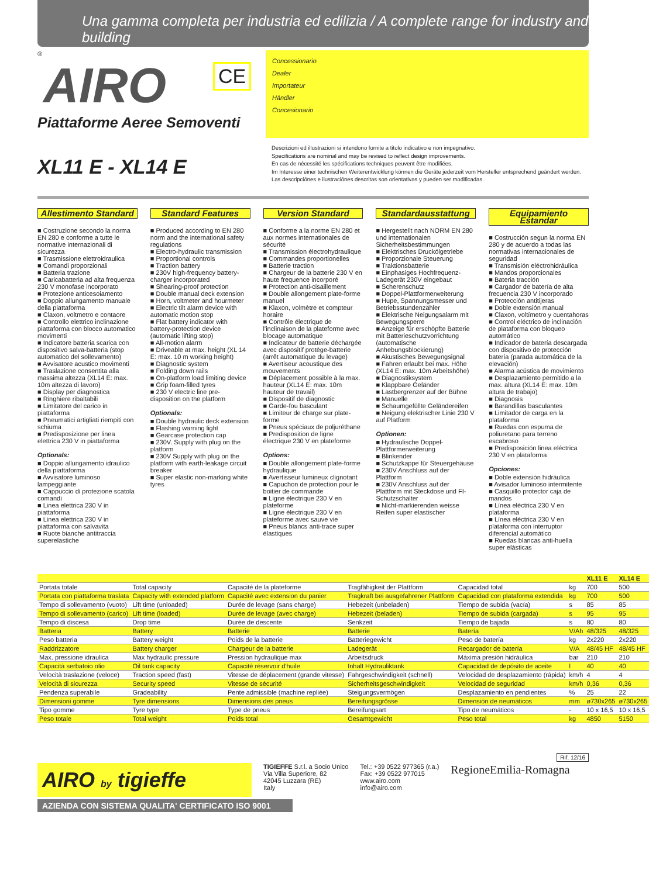Una gamma completa per industria ed edilizia / A complete range for industry and building
®
AIRO
CE
Piattaforme Aeree Semoventi
Concessionario
Dealer
Importateur
Händler
Concesionario
XL11 E - XL14 E
Descrizioni ed illustrazioni si intendono fornite a titolo indicativo e non impegnativo.
Specifications are nominal and may be revised to reflect design improvements.
En cas de nécessité les spécifications techniques peuvent être modifiées.
Im Interesse einer technischen Weiterentwicklung können die Geräte jederzeit vom Hersteller entsprechend geändert werden.
Las descripciónes e ilustraciónes descritas son orientativas y pueden ser modificadas.
Allestimento Standard
■ Costruzione secondo la norma EN 280 e conforme a tutte le normative internazionali di sicurezza
■ Trasmissione elettroidraulica
■ Comandi proporzionali
■ Batteria trazione
■ Caricabatteria ad alta frequenza 230 V monofase incorporato
■ Protezione anticesoiamento
■ Doppio allungamento manuale della piattaforma
■ Claxon, voltmetro e contaore
■ Controllo elettrico inclinazione piattaforma con blocco automatico movimenti
■ Indicatore batteria scarica con dispositivo salva-batteria (stop automatico del sollevamento)
■ Avvisatore acustico movimenti
■ Traslazione consentita alla massima altezza (XL14 E: max. 10m altezza di lavoro)
■ Display per diagnostica
■ Ringhiere ribaltabili
■ Limitatore del carico in piattaforma
■ Pneumatici artigliati riempiti con schiuma
■ Predisposizione per linea elettrica 230 V in piattaforma
Optionals:
■ Doppio allungamento idraulico della piattaforma
■ Avvisatore luminoso lampeggiante
■ Cappuccio di protezione scatola comandi
■ Linea elettrica 230 V in piattaforma
■ Linea elettrica 230 V in piattaforma con salvavita
■ Ruote bianche antitraccia superelastiche
Standard Features
■ Produced according to EN 280 norm and the international safety regulations
■ Electro-hydraulic transmission
■ Proportional controls
■ Traction battery
■ 230V high-frequency battery-charger incorporated
■ Shearing-proof protection
■ Double manual deck extension
■ Horn, voltmeter and hourmeter
■ Electric tilt alarm device with automatic motion stop
■ Flat battery indicator with battery-protection device (automatic lifting stop)
■ All-motion alarm
■ Driveable at max. height (XL 14 E: max. 10 m working height)
■ Diagnostic system
■ Folding down rails
■ On-platform load limiting device
■ Grip foam-filled tyres
■ 230 V electric line pre-disposition on the platform
Optionals:
■ Double hydraulic deck extension
■ Flashing warning light
■ Gearcase protection cap
■ 230V. Supply with plug on the platform
■ 230V Supply with plug on the platform with earth-leakage circuit breaker
■ Super elastic non-marking white tyres
Version Standard
■ Conforme a la norme EN 280 et aux normes internationales de sécurité
■ Transmission électrohydraulique
■ Commandes proportionelles
■ Batterie traction
■ Chargeur de la batterie 230 V en haute frequence incorporé
■ Protection anti-cisaillement
■ Double allongement plate-forme manuel
■ Klaxon, volmètre et compteur horaire
■ Contrôle électrique de l'inclinaison de la plateforme avec blocage automatique
■ Indicateur de batterie déchargée avec dispositif protège-batterie (arrêt automatique du levage)
■ Avertiseur acoustique des mouvements
■ Déplacement possible à la max. hauteur (XL14 E: max. 10m hauteur de travail)
■ Dispositif de diagnostic
■ Garde-fou basculant
■ Limiteur de charge sur plate-forme
■ Pneus spéciaux de poljuréthane
■ Predisposition de ligne électrique 230 V en plateforme
Options:
■ Double allongement plate-forme hydraulique
■ Avertisseur lumineux clignotant
■ Capuchon de protection pour le boitier de commande
■ Ligne électrique 230 V en plateforme
■ Ligne électrique 230 V en plateforme avec sauve vie
■ Pneus blancs anti-trace super élastiques
Standardausstattung
■ Hergestellt nach NORM EN 280 und internationalen Sicherheitsbestimmungen
■ Elektrisches Druckölgetriebe
■ Proporzionale Steuerung
■ Traktionsbatterie
■ Einphasiges Hochfrequenz-Ladegerät 230V eingebaut
■ Scherenschutz
■ Doppel-Plattformerweiterung
■ Hupe, Spannungsmesser und Betriebsstundenzähler
■ Elektrische Neigungsalarm mit Bewegungsperre
■ Anzeige für erschöpfte Batterie mit Batterieschutzvorrichtung (automatische Anhebungsblockierung)
■ Akustisches Bewegungsignal
■ Fahren erlaubt bei max. Höhe (XL14 E: max. 10m Arbeitshöhe)
■ Diagnostiksystem
■ Klappbare Geländer
■ Lastbergrenzer auf der Bühne
■ Manuelle
■ Schaumgefüllte Geländereifen
■ Neigung elektrischer Linie 230 V auf Platform
Optionen:
■ Hydraulische Doppel-Plattformerweiterung
■ Blinkender
■ Schutzkappe für Steuergehäuse
■ 230V Anschluss auf der Plattform
■ 230V Anschluss auf der Plattform mit Steckdose und FI-Schutzschalter
■ Nicht-markierenden weisse Reifen super elastischer
Equipamiento Estandar
■ Costrucción segun la norma EN 280 y de acuerdo a todas las normativas internacionales de seguridad
■ Transmisión eléctrohidráulica
■ Mandos proporcionales
■ Bateria tracción
■ Cargador de batería de alta frecuencia 230 V incorporado
■ Protección antitijeras
■ Doble extensión manual
■ Claxon, voltímetro y cuentahoras
■ Control eléctrico de inclinación de plataforma con bloqueo automático
■ Indicador de batería descargada con dispositivo de protección batería (parada automática de la elevación)
■ Alarma acústica de movimiento
■ Desplazamiento permitido a la max. altura (XL14 E: max. 10m altura de trabajo)
■ Diagnosis
■ Barandillas basculantes
■ Limitador de carga en la plataforma
■ Ruedas con espuma de poliuretano para terreno escabroso
■ Predisposición linea eléctrica 230 V en plataforma
Opciones:
■ Doble extensión hidráulica
■ Avisador luminoso intermitente
■ Casquillo protector caja de mandos
■ Línea eléctrica 230 V en plataforma
■ Línea eléctrica 230 V en plataforma con interruptor diferencial automático
■ Ruedas blancas anti-huella super elásticas
| | | | | | | XL11 E | XL14 E |
| --- | --- | --- | --- | --- | --- | --- | --- |
| Portata totale | Total capacity | Capacité de la plateforme | Tragfähigkeit der Plattform | Capacidad total | kg | 700 | 500 |
| Portata con piattaforma traslata | Capacity with extended platform | Capacité avec extension du panier | Tragkraft bei ausgefahrener Plattform | Capacidad con plataforma extendida | kg | 700 | 500 |
| Tempo di sollevamento (vuoto) | Lift time (unloaded) | Durée de levage (sans charge) | Hebezeit (unbeladen) | Tiempo de subida (vacía) | s | 85 | 85 |
| Tempo di sollevamento (carico) | Lift time (loaded) | Durée de levage (avec charge) | Hebezeit (beladen) | Tiempo de subida (cargada) | s | 95 | 95 |
| Tempo di discesa | Drop time | Durée de descente | Senkzeit | Tiempo de bajada | s | 80 | 80 |
| Batteria | Battery | Batterie | Batterie | Batería | V/Ah | 48/325 | 48/325 |
| Peso batteria | Battery weight | Poids de la batterie | Batteriegewicht | Peso de batería | kg | 2x220 | 2x220 |
| Raddrizzatore | Battery charger | Chargeur de la batterie | Ladegerät | Recargador de batería | V/A | 48/45 HF | 48/45 HF |
| Max. pressione idraulica | Max hydraulic pressure | Pression hydraulique max | Arbeitsdruck | Máxima presión hidráulica | bar | 210 | 210 |
| Capacità serbatoio olio | Oil tank capacity | Capacité réservoir d'huile | Inhalt Hydrauliktank | Capacidad de depósito de aceite | l | 40 | 40 |
| Velocità traslazione (veloce) | Traction speed (fast) | Vitesse de déplacement (grande vitesse) | Fahrgeschwindigkeit (schnell) | Velocidad de desplazamiento (rápida) | km/h | 4 | 4 |
| Velocità di sicurezza | Security speed | Vitesse de sécurité | Sicherheitsgeschwindigkeit | Velocidad de seguridad | km/h | 0,36 | 0,36 |
| Pendenza superabile | Gradeability | Pente admissible (machine repliée) | Steigungsvermögen | Desplazamiento en pendientes | % | 25 | 22 |
| Dimensioni gomme | Tyre dimensions | Dimensions des pneus | Bereifungsgrösse | Dimensión de neumáticos | mm | ø730x265 | ø730x265 |
| Tipo gomme | Tyre type | Type de pneus | Bereifungsart | Tipo de neumáticos | - | 10 x 16,5 | 10 x 16,5 |
| Peso totale | Total weight | Poids total | Gesamtgewicht | Peso total | kg | 4850 | 5150 |
Rif. 12/16
AIRO by tigieffe
TIGIEFFE S.r.l. a Socio Unico
Via Villa Superiore, 82
42045 Luzzara (RE)
Italy
Tel.: +39 0522 977365 (r.a.)
Fax: +39 0522 977015
www.airo.com
info@airo.com
RegioneEmilia-Romagna
AZIENDA CON SISTEMA QUALITA' CERTIFICATO ISO 9001